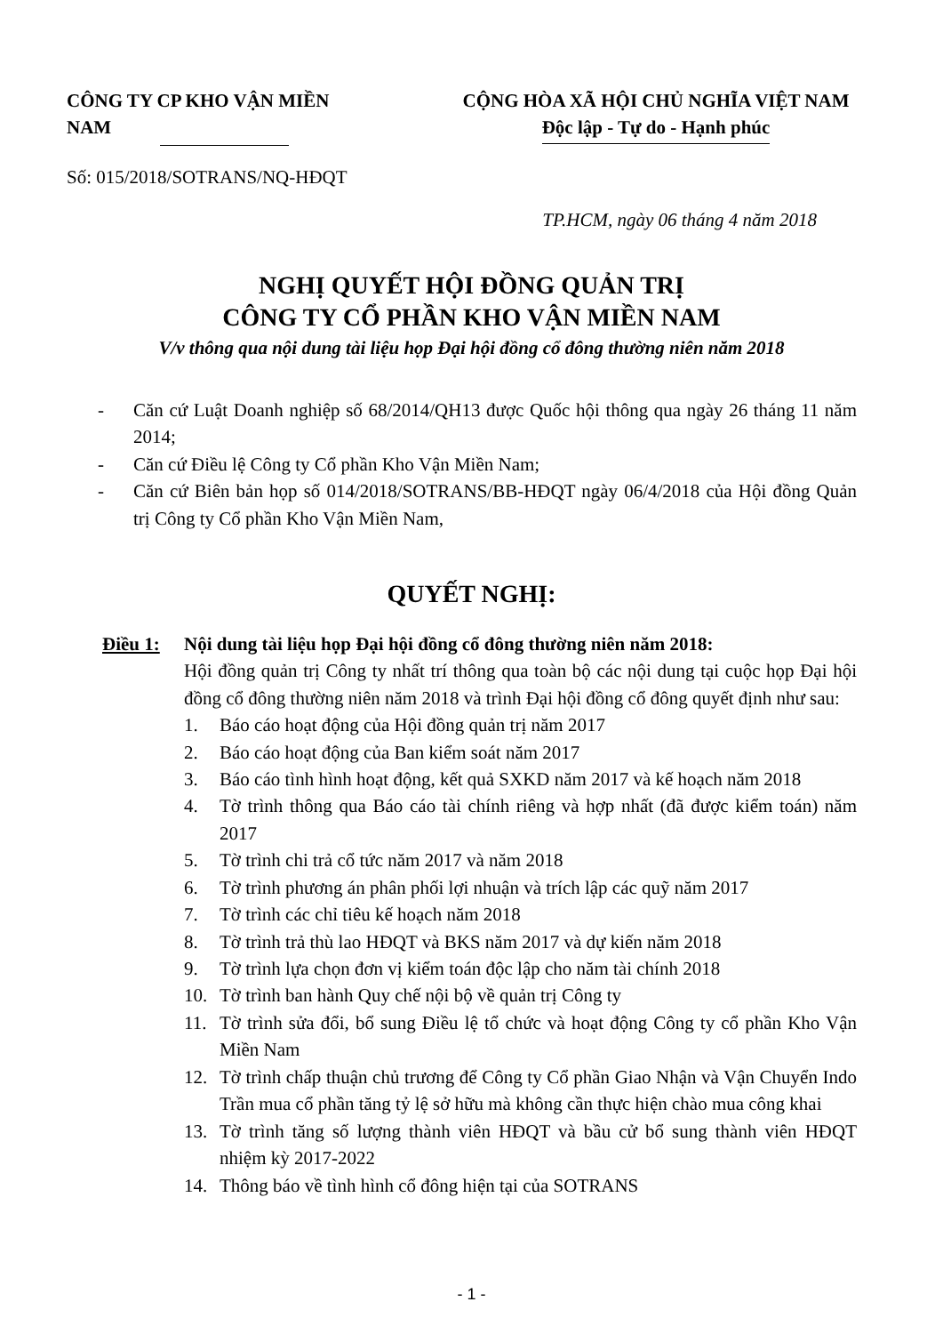CÔNG TY CP KHO VẬN MIỀN NAM
Số: 015/2018/SOTRANS/NQ-HĐQT
CỘNG HÒA XÃ HỘI CHỦ NGHĨA VIỆT NAM
Độc lập - Tự do - Hạnh phúc
TP.HCM, ngày 06 tháng 4 năm 2018
NGHỊ QUYẾT HỘI ĐỒNG QUẢN TRỊ
CÔNG TY CỔ PHẦN KHO VẬN MIỀN NAM
V/v thông qua nội dung tài liệu họp Đại hội đồng cổ đông thường niên năm 2018
- Căn cứ Luật Doanh nghiệp số 68/2014/QH13 được Quốc hội thông qua ngày 26 tháng 11 năm 2014;
- Căn cứ Điều lệ Công ty Cổ phần Kho Vận Miền Nam;
- Căn cứ Biên bản họp số 014/2018/SOTRANS/BB-HĐQT ngày 06/4/2018 của Hội đồng Quản trị Công ty Cổ phần Kho Vận Miền Nam,
QUYẾT NGHỊ:
Điều 1: Nội dung tài liệu họp Đại hội đồng cổ đông thường niên năm 2018:
Hội đồng quản trị Công ty nhất trí thông qua toàn bộ các nội dung tại cuộc họp Đại hội đồng cổ đông thường niên năm 2018 và trình Đại hội đồng cổ đông quyết định như sau:
1. Báo cáo hoạt động của Hội đồng quản trị năm 2017
2. Báo cáo hoạt động của Ban kiểm soát năm 2017
3. Báo cáo tình hình hoạt động, kết quả SXKD năm 2017 và kế hoạch năm 2018
4. Tờ trình thông qua Báo cáo tài chính riêng và hợp nhất (đã được kiểm toán) năm 2017
5. Tờ trình chi trả cổ tức năm 2017 và năm 2018
6. Tờ trình phương án phân phối lợi nhuận và trích lập các quỹ năm 2017
7. Tờ trình các chỉ tiêu kế hoạch năm 2018
8. Tờ trình trả thù lao HĐQT và BKS năm 2017 và dự kiến năm 2018
9. Tờ trình lựa chọn đơn vị kiểm toán độc lập cho năm tài chính 2018
10. Tờ trình ban hành Quy chế nội bộ về quản trị Công ty
11. Tờ trình sửa đổi, bổ sung Điều lệ tổ chức và hoạt động Công ty cổ phần Kho Vận Miền Nam
12. Tờ trình chấp thuận chủ trương để Công ty Cổ phần Giao Nhận và Vận Chuyển Indo Trần mua cổ phần tăng tỷ lệ sở hữu mà không cần thực hiện chào mua công khai
13. Tờ trình tăng số lượng thành viên HĐQT và bầu cử bổ sung thành viên HĐQT nhiệm kỳ 2017-2022
14. Thông báo về tình hình cổ đông hiện tại của SOTRANS
- 1 -